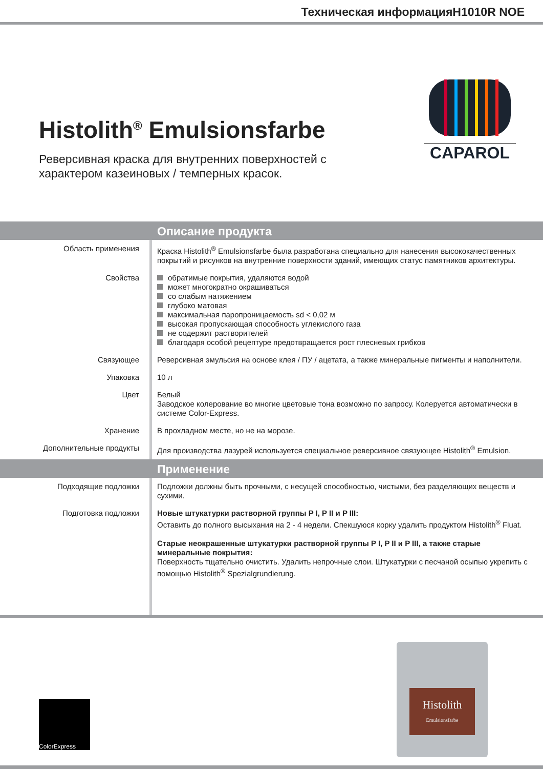Техническая информацияH1010R NOE
CAPAROL
Histolith<sup>®</sup> Emulsionsfarbe
Реверсивная краска для внутренних поверхностей с характером казеиновых / темперных красок.
Описание продукта
Область применения Краска Histolith<sup>®</sup> Emulsionsfarbe была разработана специально для нанесения высококачественных покрытий и рисунков на внутренние поверхности зданий, имеющих статус памятников архитектуры.
Свойства обратимые покрытия, удаляются водой
может многократно окрашиваться
со слабым натяжением
глубоко матовая
максимальная паропроницаемость sd < 0,02 м
высокая пропускающая способность углекислого газа
не содержит растворителей
благодаря особой рецептуре предотвращается рост плесневых грибков
Связующее Реверсивная эмульсия на основе клея / ПУ / ацетата, а также минеральные пигменты и наполнители.
Упаковка 10 л
Цвет Белый
Заводское колерование во многие цветовые тона возможно по запросу. Колеруется автоматически в системе Color-Express.
Хранение В прохладном месте, но не на морозе.
Дополнительные продукты Для производства лазурей используется специальное реверсивное связующее Histolith<sup>®</sup> Emulsion.
Применение
Подходящие подложки Подложки должны быть прочными, с несущей способностью, чистыми, без разделяющих веществ и сухими.
Подготовка подложки
Новые штукатурки растворной группы P I, P II и P III:
Оставить до полного высыхания на 2 - 4 недели. Спекшуюся корку удалить продуктом Histolith<sup>®</sup> Fluat.
Старые неокрашенные штукатурки растворной группы P I, P II и P III, а также старые минеральные покрытия:
Поверхность тщательно очистить. Удалить непрочные слои. Штукатурки с песчаной осыпью укрепить с помощью Histolith<sup>®</sup> Spezialgrundierung.
ColorExpress
Histolith
Emulsionsfarbe